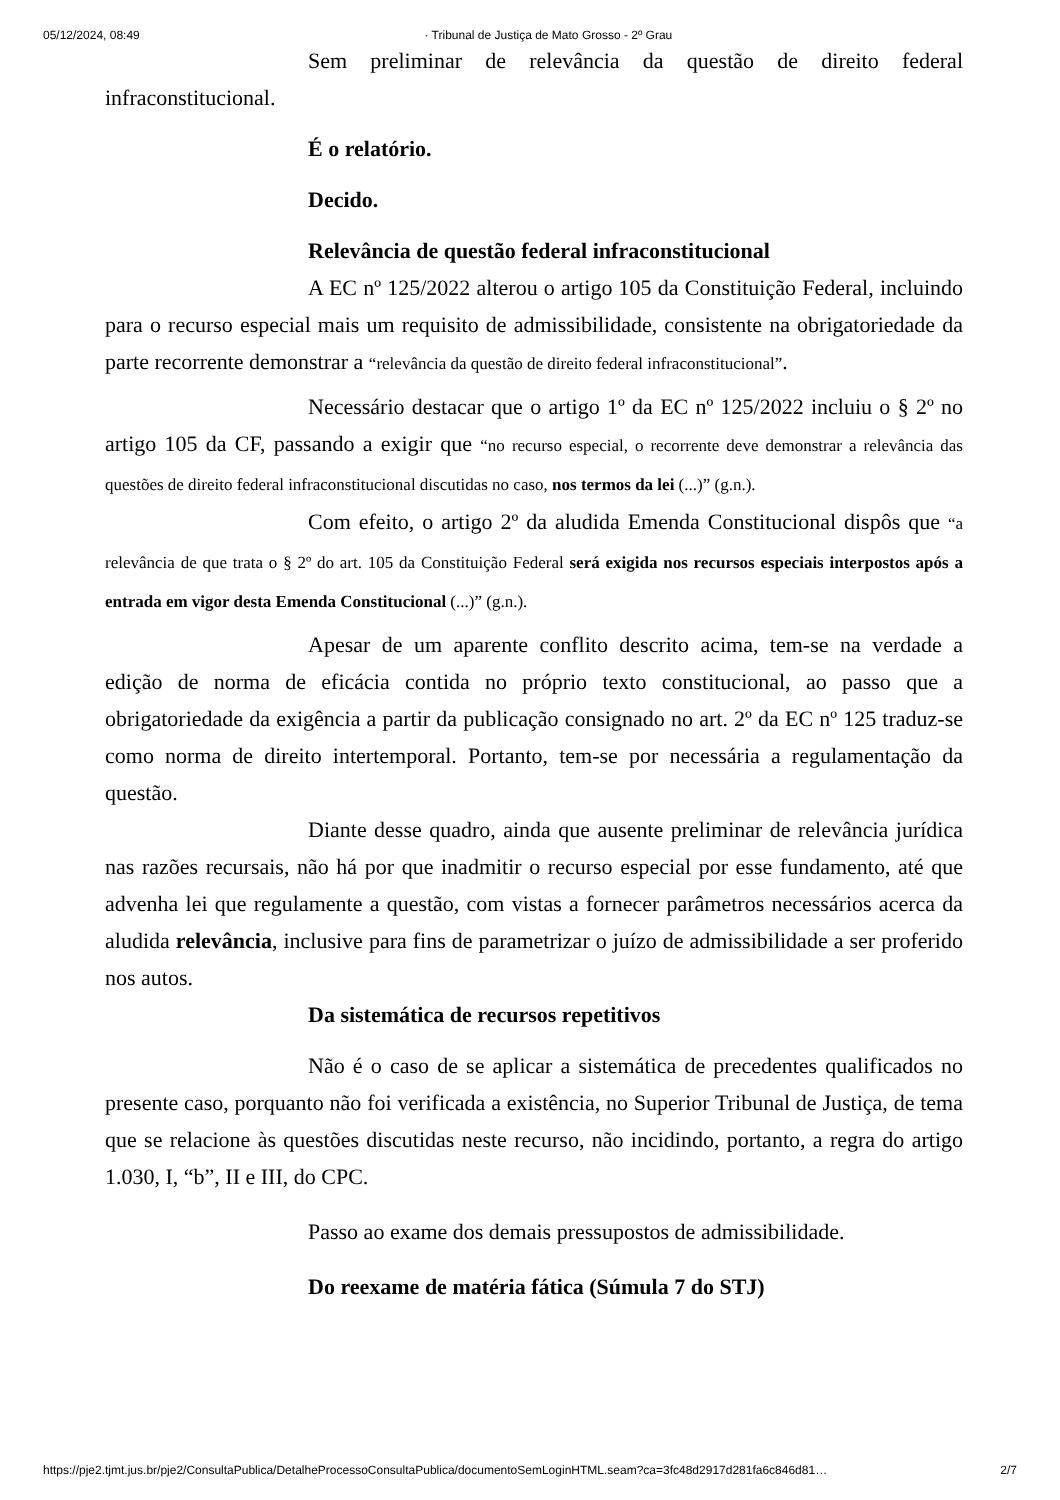05/12/2024, 08:49 · Tribunal de Justiça de Mato Grosso - 2º Grau
Sem preliminar de relevância da questão de direito federal infraconstitucional.
É o relatório.
Decido.
Relevância de questão federal infraconstitucional
A EC nº 125/2022 alterou o artigo 105 da Constituição Federal, incluindo para o recurso especial mais um requisito de admissibilidade, consistente na obrigatoriedade da parte recorrente demonstrar a “relevância da questão de direito federal infraconstitucional”.
Necessário destacar que o artigo 1º da EC nº 125/2022 incluiu o § 2º no artigo 105 da CF, passando a exigir que “no recurso especial, o recorrente deve demonstrar a relevância das questões de direito federal infraconstitucional discutidas no caso, nos termos da lei (...)” (g.n.).
Com efeito, o artigo 2º da aludida Emenda Constitucional dispôs que “a relevância de que trata o § 2º do art. 105 da Constituição Federal será exigida nos recursos especiais interpostos após a entrada em vigor desta Emenda Constitucional (...)” (g.n.).
Apesar de um aparente conflito descrito acima, tem-se na verdade a edição de norma de eficácia contida no próprio texto constitucional, ao passo que a obrigatoriedade da exigência a partir da publicação consignado no art. 2º da EC nº 125 traduz-se como norma de direito intertemporal. Portanto, tem-se por necessária a regulamentação da questão.
Diante desse quadro, ainda que ausente preliminar de relevância jurídica nas razões recursais, não há por que inadmitir o recurso especial por esse fundamento, até que advenha lei que regulamente a questão, com vistas a fornecer parâmetros necessários acerca da aludida relevância, inclusive para fins de parametrizar o juízo de admissibilidade a ser proferido nos autos.
Da sistemática de recursos repetitivos
Não é o caso de se aplicar a sistemática de precedentes qualificados no presente caso, porquanto não foi verificada a existência, no Superior Tribunal de Justiça, de tema que se relacione às questões discutidas neste recurso, não incidindo, portanto, a regra do artigo 1.030, I, “b”, II e III, do CPC.
Passo ao exame dos demais pressupostos de admissibilidade.
Do reexame de matéria fática (Súmula 7 do STJ)
https://pje2.tjmt.jus.br/pje2/ConsultaPublica/DetalheProcessoConsultaPublica/documentoSemLoginHTML.seam?ca=3fc48d2917d281fa6c846d81… 2/7